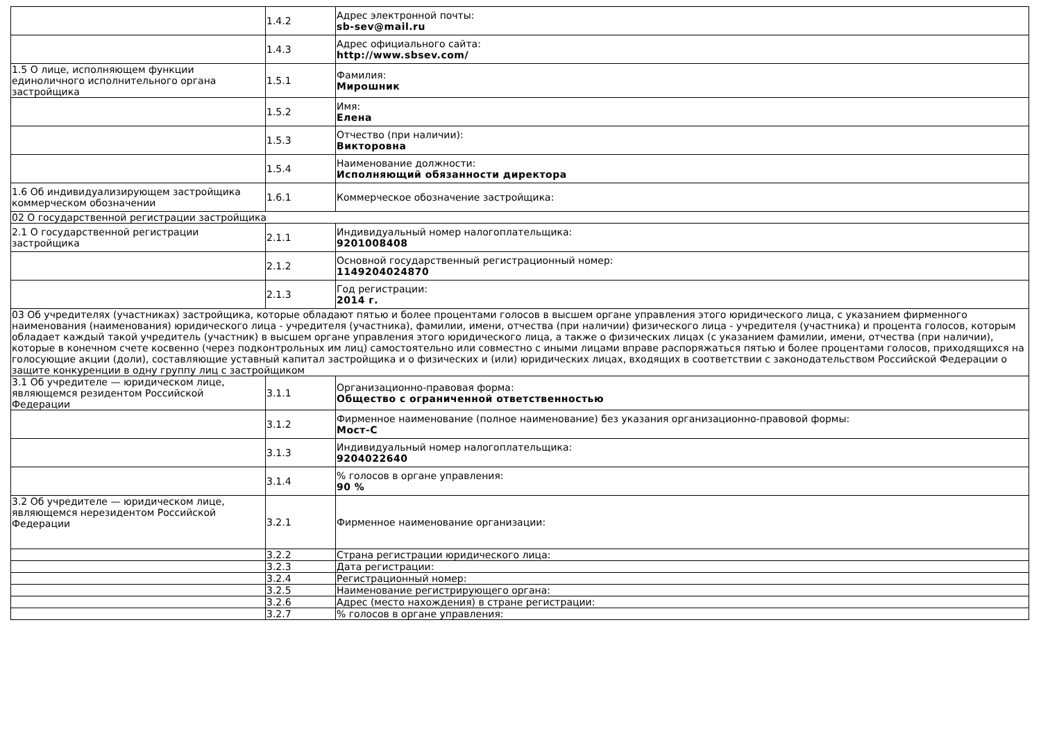| | 1.4.2 | Адрес электронной почты: sb-sev@mail.ru |
| | 1.4.3 | Адрес официального сайта: http://www.sbsev.com/ |
| 1.5 О лице, исполняющем функции единоличного исполнительного органа застройщика | 1.5.1 | Фамилия: Мирошник |
| | 1.5.2 | Имя: Елена |
| | 1.5.3 | Отчество (при наличии): Викторовна |
| | 1.5.4 | Наименование должности: Исполняющий обязанности директора |
| 1.6 Об индивидуализирующем застройщика коммерческом обозначении | 1.6.1 | Коммерческое обозначение застройщика: |
| 02 О государственной регистрации застройщика | | |
| 2.1 О государственной регистрации застройщика | 2.1.1 | Индивидуальный номер налогоплательщика: 9201008408 |
| | 2.1.2 | Основной государственный регистрационный номер: 1149204024870 |
| | 2.1.3 | Год регистрации: 2014 г. |
| 03 Об учредителях (участниках) застройщика, которые обладают пятью и более процентами голосов в высшем органе управления этого юридического лица, с указанием фирменного наименования (наименования) юридического лица - учредителя (участника), фамилии, имени, отчества (при наличии) физического лица - учредителя (участника) и процента голосов, которым обладает каждый такой учредитель (участник) в высшем органе управления этого юридического лица, а также о физических лицах (с указанием фамилии, имени, отчества (при наличии), которые в конечном счете косвенно (через подконтрольных им лиц) самостоятельно или совместно с иными лицами вправе распоряжаться пятью и более процентами голосов, приходящихся на голосующие акции (доли), составляющие уставный капитал застройщика и о физических и (или) юридических лицах, входящих в соответствии с законодательством Российской Федерации о защите конкуренции в одну группу лиц с застройщиком | | |
| 3.1 Об учредителе — юридическом лице, являющемся резидентом Российской Федерации | 3.1.1 | Организационно-правовая форма: Общество с ограниченной ответственностью |
| | 3.1.2 | Фирменное наименование (полное наименование) без указания организационно-правовой формы: Мост-С |
| | 3.1.3 | Индивидуальный номер налогоплательщика: 9204022640 |
| | 3.1.4 | % голосов в органе управления: 90 % |
| 3.2 Об учредителе — юридическом лице, являющемся нерезидентом Российской Федерации | 3.2.1 | Фирменное наименование организации: |
| | 3.2.2 | Страна регистрации юридического лица: |
| | 3.2.3 | Дата регистрации: |
| | 3.2.4 | Регистрационный номер: |
| | 3.2.5 | Наименование регистрирующего органа: |
| | 3.2.6 | Адрес (место нахождения) в стране регистрации: |
| | 3.2.7 | % голосов в органе управления: |